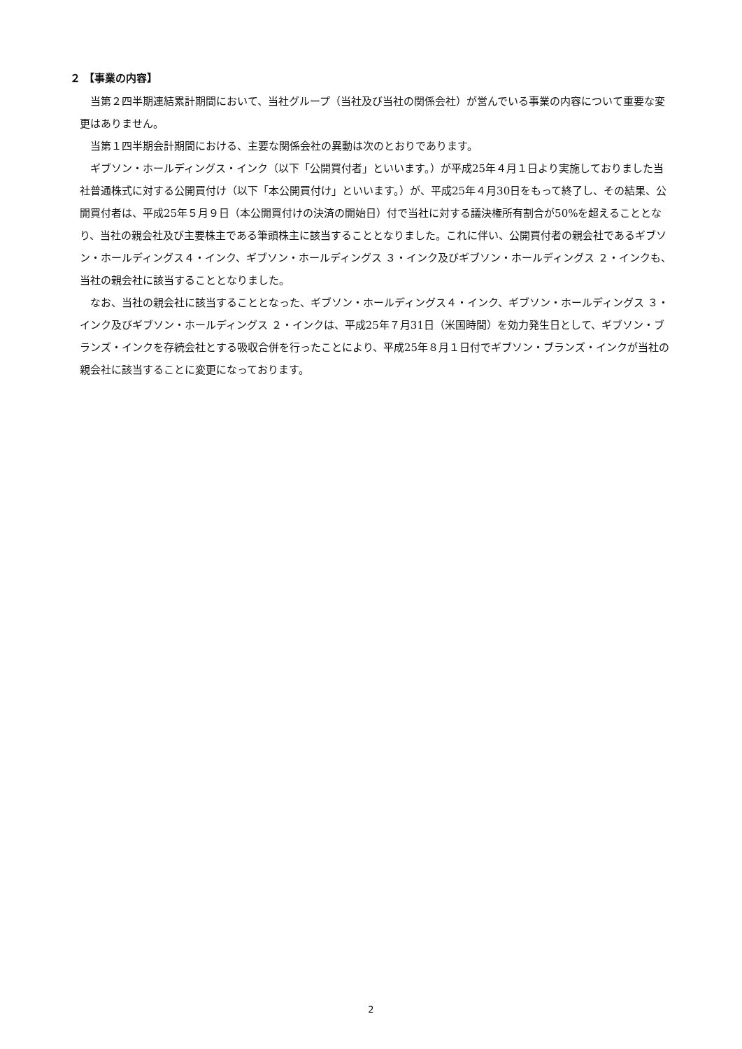２ 【事業の内容】
当第２四半期連結累計期間において、当社グループ（当社及び当社の関係会社）が営んでいる事業の内容について重要な変更はありません。
当第１四半期会計期間における、主要な関係会社の異動は次のとおりであります。
ギブソン・ホールディングス・インク（以下「公開買付者」といいます。）が平成25年４月１日より実施しておりました当社普通株式に対する公開買付け（以下「本公開買付け」といいます。）が、平成25年４月30日をもって終了し、その結果、公開買付者は、平成25年５月９日（本公開買付けの決済の開始日）付で当社に対する議決権所有割合が50%を超えることとなり、当社の親会社及び主要株主である筆頭株主に該当することとなりました。これに伴い、公開買付者の親会社であるギブソン・ホールディングス４・インク、ギブソン・ホールディングス ３・インク及びギブソン・ホールディングス ２・インクも、当社の親会社に該当することとなりました。
なお、当社の親会社に該当することとなった、ギブソン・ホールディングス４・インク、ギブソン・ホールディングス ３・インク及びギブソン・ホールディングス ２・インクは、平成25年７月31日（米国時間）を効力発生日として、ギブソン・ブランズ・インクを存続会社とする吸収合併を行ったことにより、平成25年８月１日付でギブソン・ブランズ・インクが当社の親会社に該当することに変更になっております。
2